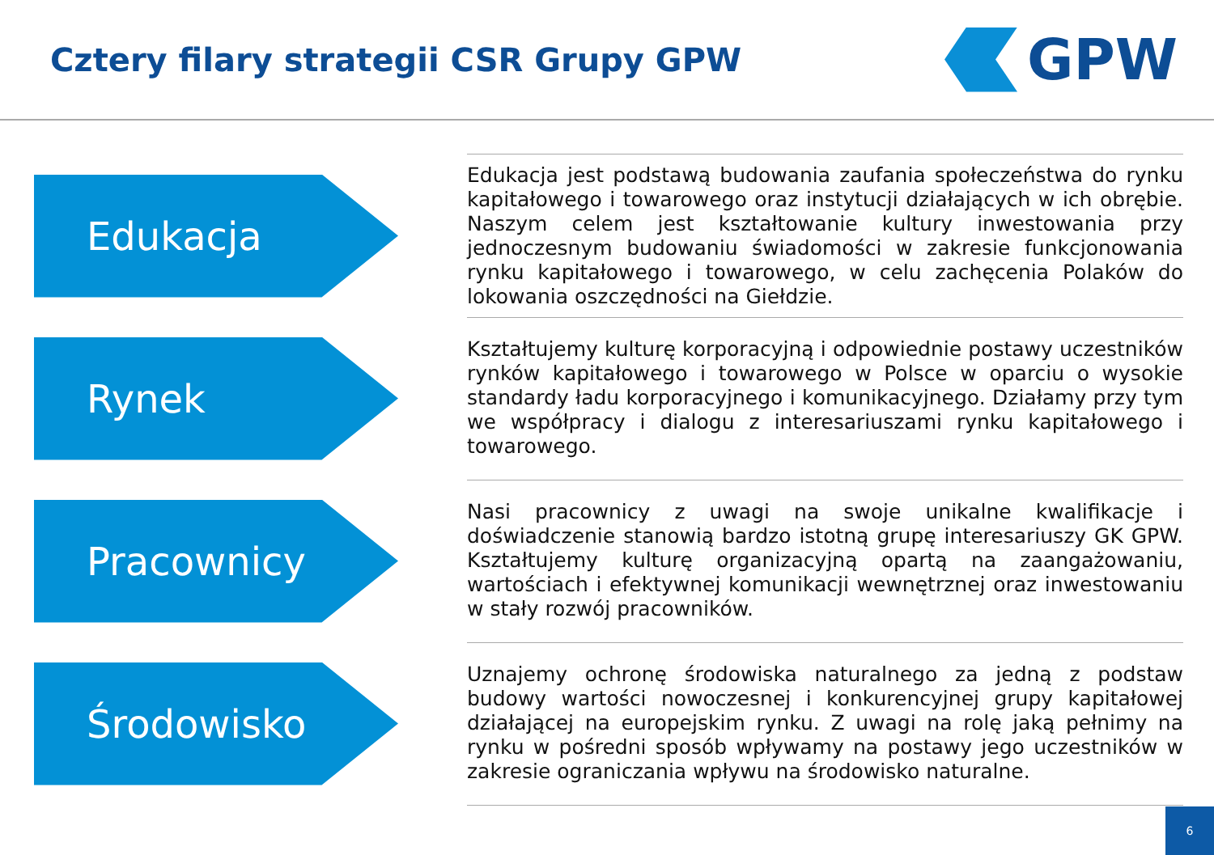Cztery filary strategii CSR Grupy GPW
GPW
Edukacja
Edukacja jest podstawą budowania zaufania społeczeństwa do rynku kapitałowego i towarowego oraz instytucji działających w ich obrębie. Naszym celem jest kształtowanie kultury inwestowania przy jednoczesnym budowaniu świadomości w zakresie funkcjonowania rynku kapitałowego i towarowego, w celu zachęcenia Polaków do lokowania oszczędności na Giełdzie.
Rynek
Kształtujemy kulturę korporacyjną i odpowiednie postawy uczestników rynków kapitałowego i towarowego w Polsce w oparciu o wysokie standardy ładu korporacyjnego i komunikacyjnego. Działamy przy tym we współpracy i dialogu z interesariuszami rynku kapitałowego i towarowego.
Pracownicy
Nasi pracownicy z uwagi na swoje unikalne kwalifikacje i doświadczenie stanowią bardzo istotną grupę interesariuszy GK GPW. Kształtujemy kulturę organizacyjną opartą na zaangażowaniu, wartościach i efektywnej komunikacji wewnętrznej oraz inwestowaniu w stały rozwój pracowników.
Środowisko
Uznajemy ochronę środowiska naturalnego za jedną z podstaw budowy wartości nowoczesnej i konkurencyjnej grupy kapitałowej działającej na europejskim rynku. Z uwagi na rolę jaką pełnimy na rynku w pośredni sposób wpływamy na postawy jego uczestników w zakresie ograniczania wpływu na środowisko naturalne.
6